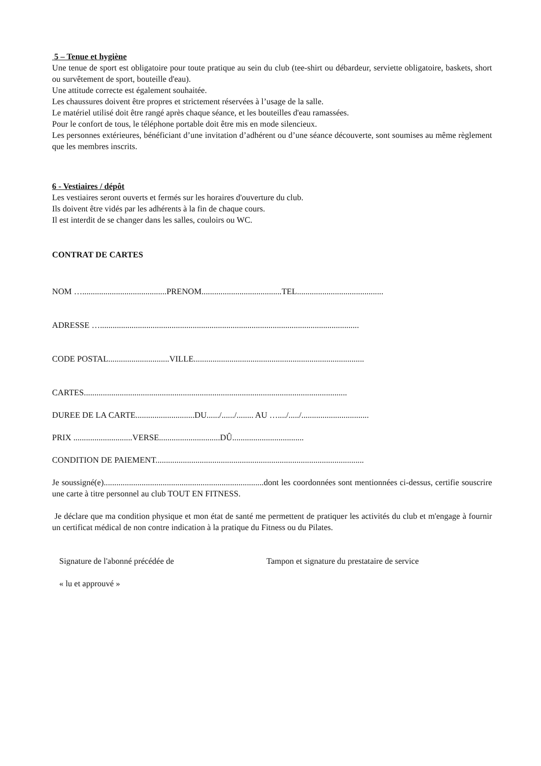5 – Tenue et hygiène
Une tenue de sport est obligatoire pour toute pratique au sein du club (tee-shirt ou débardeur, serviette obligatoire, baskets, short ou survêtement de sport, bouteille d'eau).
Une attitude correcte est également souhaitée.
Les chaussures doivent être propres et strictement réservées à l’usage de la salle.
Le matériel utilisé doit être rangé après chaque séance, et les bouteilles d'eau ramassées.
Pour le confort de tous, le téléphone portable doit être mis en mode silencieux.
Les personnes extérieures, bénéficiant d’une invitation d’adhérent ou d’une séance découverte, sont soumises au même règlement que les membres inscrits.
6 - Vestiaires / dépôt
Les vestiaires seront ouverts et fermés sur les horaires d'ouverture du club.
Ils doivent être vidés par les adhérents à la fin de chaque cours.
Il est interdit de se changer dans les salles, couloirs ou WC.
CONTRAT DE CARTES
NOM …........................................PRENOM......................................TEL.........................................
ADRESSE …...........................................................................................................................
CODE POSTAL.............................VILLE.................................................................................
CARTES.............................................................................................................................
DUREE DE LA CARTE............................DU....../....../........ AU …..../...../................................
PRIX ............................VERSE.............................DÛ..................................
CONDITION DE PAIEMENT...................................................................................................
Je soussigné(e)............................................................................dont les coordonnées sont mentionnées ci-dessus, certifie souscrire une carte à titre personnel au club TOUT EN FITNESS.
Je déclare que ma condition physique et mon état de santé me permettent de pratiquer les activités du club et m'engage à fournir un certificat médical de non contre indication à la pratique du Fitness ou du Pilates.
Signature de l'abonné précédée de Tampon et signature du prestataire de service
« lu et approuvé »